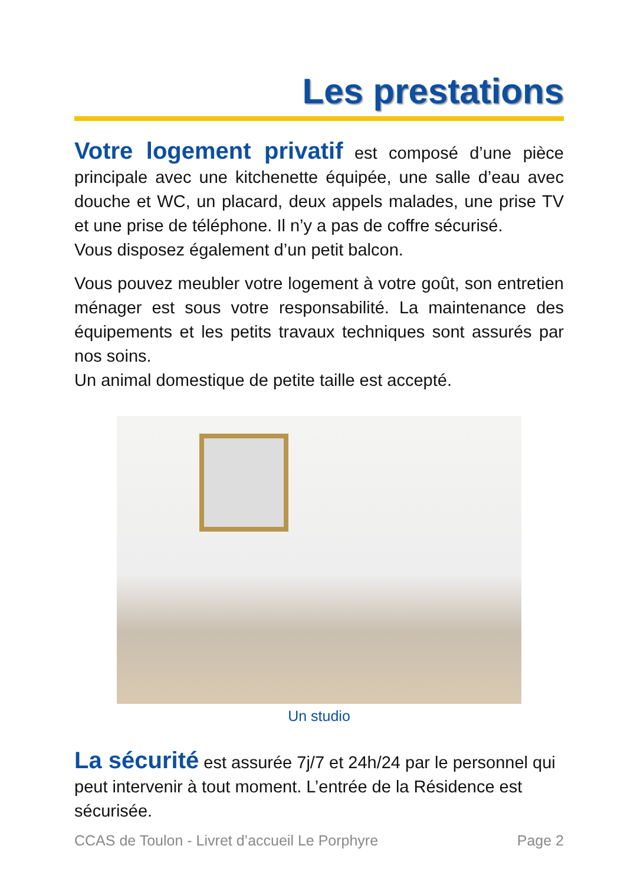Les prestations
Votre logement privatif est composé d’une pièce principale avec une kitchenette équipée, une salle d’eau avec douche et WC, un placard, deux appels malades, une prise TV et une prise de téléphone. Il n’y a pas de coffre sécurisé.
Vous disposez également d’un petit balcon.
Vous pouvez meubler votre logement à votre goût, son entretien ménager est sous votre responsabilité. La maintenance des équipements et les petits travaux techniques sont assurés par nos soins.
Un animal domestique de petite taille est accepté.
Un studio
La sécurité est assurée 7j/7 et 24h/24 par le personnel qui peut intervenir à tout moment. L’entrée de la Résidence est sécurisée.
CCAS de Toulon - Livret d’accueil Le Porphyre Page 2